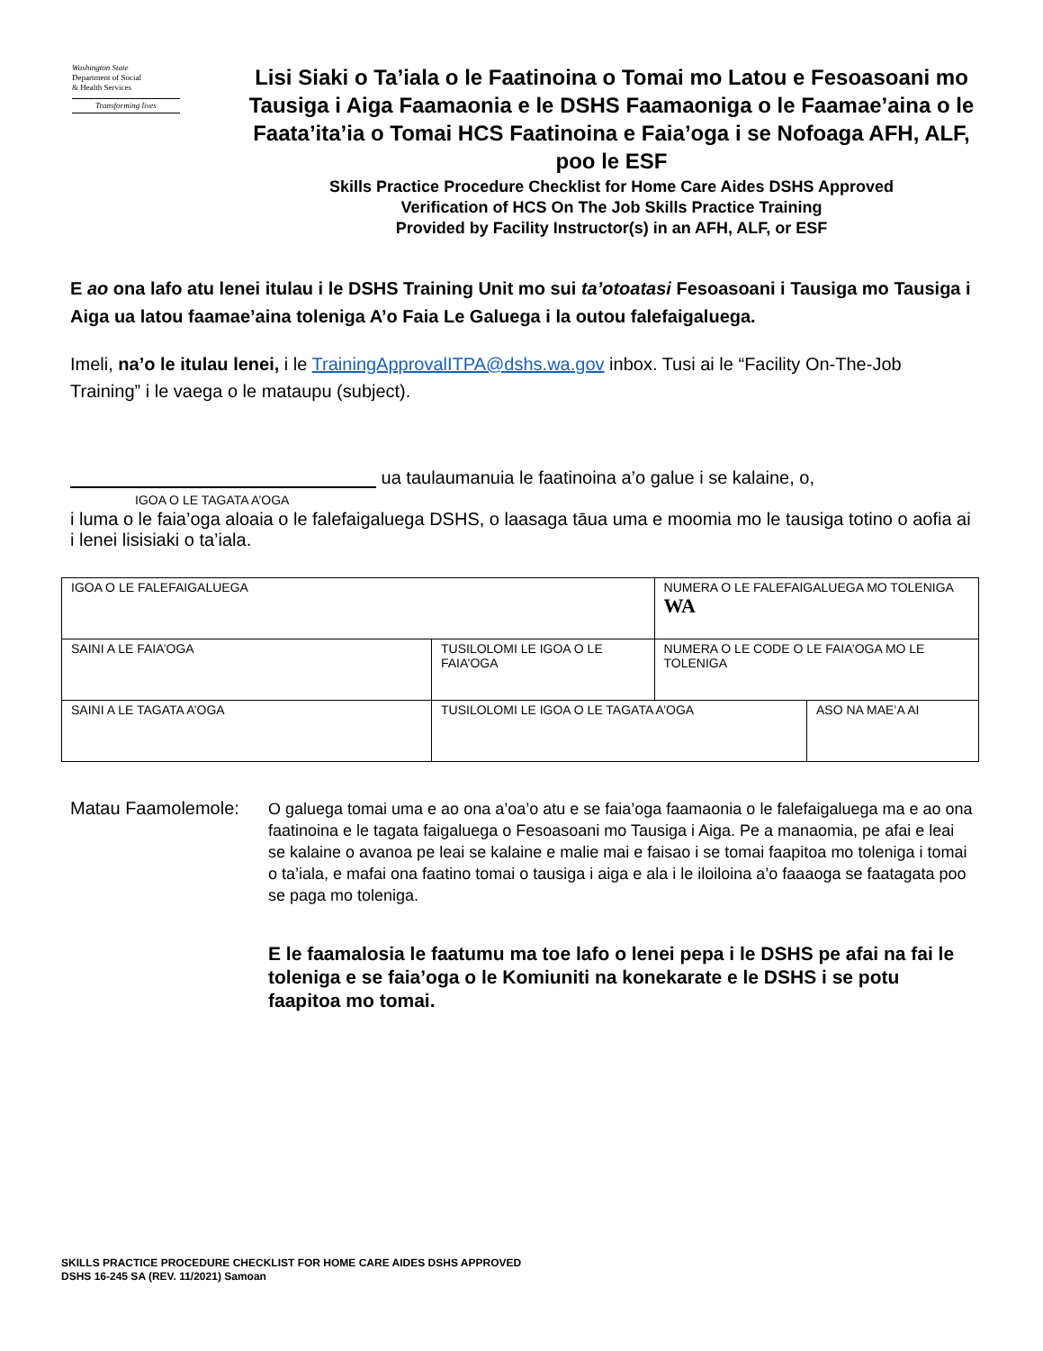Washington State
Department of Social
& Health Services
Transforming lives
Lisi Siaki o Ta’iala o le Faatinoina o Tomai mo Latou e Fesoasoani mo Tausiga i Aiga Faamaonia e le DSHS Faamaoniga o le Faamae’aina o le Faata’ita’ia o Tomai HCS Faatinoina e Faia’oga i se Nofoaga AFH, ALF, poo le ESF
Skills Practice Procedure Checklist for Home Care Aides DSHS Approved
Verification of HCS On The Job Skills Practice Training
Provided by Facility Instructor(s) in an AFH, ALF, or ESF
E ao ona lafo atu lenei itulau i le DSHS Training Unit mo sui ta’otoatasi Fesoasoani i Tausiga mo Tausiga i Aiga ua latou faamae’aina toleniga A’o Faia Le Galuega i la outou falefaigaluega.
Imeli, na’o le itulau lenei, i le TrainingApprovalITPA@dshs.wa.gov inbox. Tusi ai le “Facility On-The-Job Training” i le vaega o le mataupu (subject).
ua taulaumanuia le faatinoina a’o galue i se kalaine, o,
IGOA O LE TAGATA A’OGA
i luma o le faia’oga aloaia o le falefaigaluega DSHS, o laasaga tāua uma e moomia mo le tausiga totino o aofia ai i lenei lisisiaki o ta’iala.
| IGOA O LE FALEFAIGALUEGA | | NUMERA O LE FALEFAIGALUEGA MO TOLENIGA WA | |
| SAINI A LE FAIA’OGA | TUSILOLOMI LE IGOA O LE FAIA’OGA | NUMERA O LE CODE O LE FAIA’OGA MO LE TOLENIGA | |
| SAINI A LE TAGATA A’OGA | TUSILOLOMI LE IGOA O LE TAGATA A’OGA | | ASO NA MAE’A AI |
Matau Faamolemole:
O galuega tomai uma e ao ona a’oa’o atu e se faia’oga faamaonia o le falefaigaluega ma e ao ona faatinoina e le tagata faigaluega o Fesoasoani mo Tausiga i Aiga. Pe a manaomia, pe afai e leai se kalaine o avanoa pe leai se kalaine e malie mai e faisao i se tomai faapitoa mo toleniga i tomai o ta’iala, e mafai ona faatino tomai o tausiga i aiga e ala i le iloiloina a’o faaaoga se faatagata poo se paga mo toleniga.
E le faamalosia le faatumu ma toe lafo o lenei pepa i le DSHS pe afai na fai le toleniga e se faia’oga o le Komiuniti na konekarate e le DSHS i se potu faapitoa mo tomai.
SKILLS PRACTICE PROCEDURE CHECKLIST FOR HOME CARE AIDES DSHS APPROVED
DSHS 16-245 SA (REV. 11/2021) Samoan